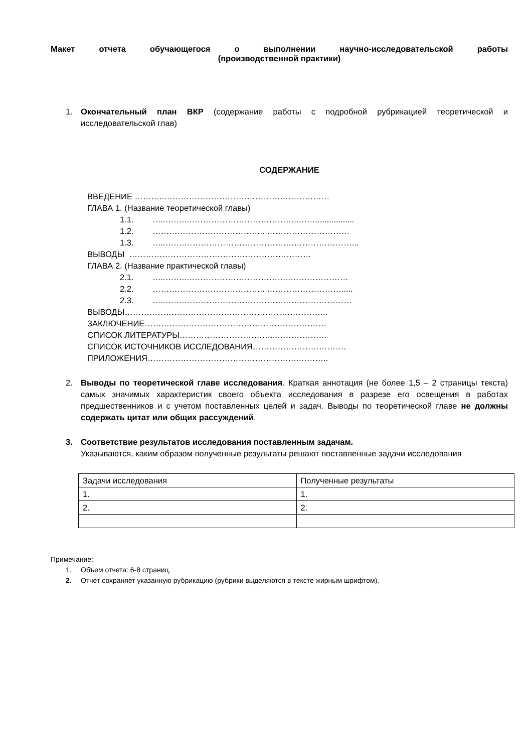Макет отчета обучающегося о выполнении научно-исследовательской работы
(производственной практики)
1. Окончательный план ВКР (содержание работы с подробной рубрикацией теоретической и исследовательской глав)
СОДЕРЖАНИЕ
ВВЕДЕНИЕ ………..……………………………………………………
ГЛАВА 1. (Название теоретической главы)
1.1. …..……..…………………………………..…….................
1.2. ………………………………….. …………………………
1.3. …..…….……………………………….……………………...
ВЫВОДЫ …………………………………………………………
ГЛАВА 2. (Название практической главы)
2.1. …..……..………………………………..…………………
2.2. ………………………………….. ……………………….....
2.3. …..…….……………………………….……………………
ВЫВОДЫ………………………………………………………………..
ЗАКЛЮЧЕНИЕ…………………………………………………………
СПИСОК ЛИТЕРАТУРЫ……………………………...………………
СПИСОК ИСТОЧНИКОВ ИССЛЕДОВАНИЯ…………………………….
ПРИЛОЖЕНИЯ……………………………………………….………..
2. Выводы по теоретической главе исследования. Краткая аннотация (не более 1,5 – 2 страницы текста) самых значимых характеристик своего объекта исследования в разрезе его освещения в работах предшественников и с учетом поставленных целей и задач. Выводы по теоретической главе не должны содержать цитат или общих рассуждений.
3. Соответствие результатов исследования поставленным задачам.
Указываются, каким образом полученные результаты решают поставленные задачи исследования
| Задачи исследования | Полученные результаты |
| 1. | 1. |
| 2. | 2. |
Примечание:
1. Объем отчета: 6-8 страниц.
2. Отчет сохраняет указанную рубрикацию (рубрики выделяются в тексте жирным шрифтом).